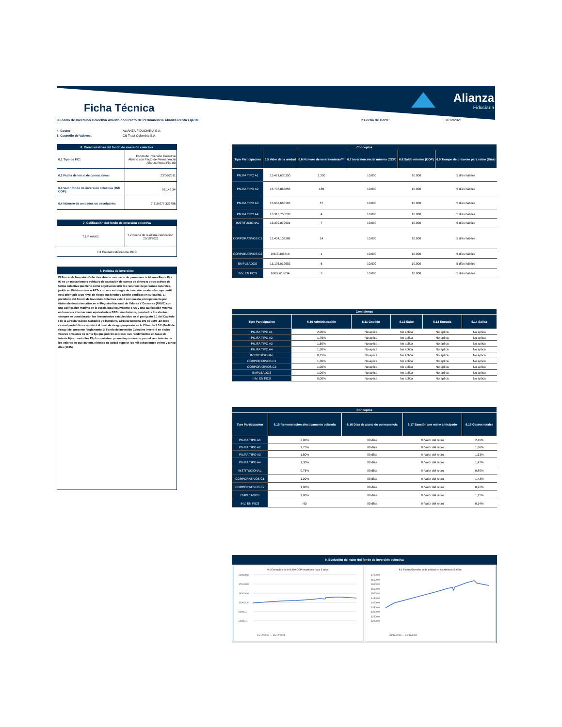Alianza
Fiduciaria
Ficha Técnica
3 Fondo de Inversión Colectiva Abierto con Pacto de Permanencia Alianza Renta Fija 90 2.Fecha de Corte: 31/12/2021
4. Gestor: ALIANZA FIDUCIARIA S.A.
5. Custodio de Valores: Citi Trust Colombia S.A.
| 6. Características del fondo de inversión colectiva | |
| 6.1 Tipo de FIC: | Fondo de Inversión Colectiva Abierto con Pacto de Permanencia Alianza Renta Fija 90 |
| 6.2 Fecha de Inicio de operaciones: | 23/06/2011 |
| 6.3 Valor fondo de inversión colectiva (Mill COP): | 96.149,34 |
| 6.4 Número de unidades en circulación: | 7.319.077,332496 |
| 7. Calificación del fondo de inversión colectiva | |
| 7.1 F AAA/2: | 7,2 Fecha de la última calificación: 20/10/2021 |
| 7.3 Entidad calificadora: BRC | |
8. Política de inversión:
El Fondo de Inversión Colectiva abierto con pacto de permanencia Alianza Renta Fija 90 es un mecanismo o vehículo de captación de sumas de dinero u otros activos de forma colectiva que tiene como objetivo invertir los recursos de personas naturales, jurídicas, Fideicomisos o APTs con una estrategia de inversión moderada cuyo perfil está orientado a un nivel de riesgo moderado y admite perdidas en su capital. El portafolio del Fondo de Inversión Colectiva estará compuesto principalmente por títulos de deuda inscritos en el Registro Nacional de Valores Y Emisores (RNVE) con una calificación mínima en la escala local equivalente a AA y una calificación mínima en la escala internacional equivalente a BBB-, no obstante, para todos los efectos siempre se considerarán los lineamientos establecidos en el parágrafo 8.1 del Capítulo I de la Circular Básica Contable y Financiera, Circular Externa 100 de 1995 ,En todo caso el portafolio se ajustará al nivel de riesgo propuesto en la Cláusula 2.5.2 (Perfil de riesgo) del presente Reglamento.El Fondo de Inversión Colectiva invertirá en títulos valores o valores de renta fija que podrán expresar sus rendimientos en tasas de interés fijas o variables El plazo máximo promedio ponderado para el vencimiento de los valores en que invierta el fondo no podrá superar los mil ochocientos veinte y cinco días (1825).
| Conceptos | | | | | |
| --- | --- | --- | --- | --- | --- |
| Tipo Participación | 6.5 Valor de la unidad | 6.6 Número de inversionistas*** | 6.7 Inversión inicial mínima (COP) | 6.8 Saldo mínimo (COP) | 6.9 Tiempo de preaviso para retiro (Días) |
| PNJFA TIPO A1 | 15.471,630350 | 1.300 | 10.000 | 10.000 | 5 días hábiles |
| PNJFA TIPO A2 | 15.738,863855 | 189 | 10.000 | 10.000 | 5 días hábiles |
| PNJFA TIPO A3 | 15.967,668165 | 57 | 10.000 | 10.000 | 5 días hábiles |
| PNJFA TIPO A4 | 16.318,756233 | 4 | 10.000 | 10.000 | 5 días hábiles |
| INSTITUCIONAL | 13.339,879531 | 7 | 10.000 | 10.000 | 5 días hábiles |
| CORPORATIVOS C1 | 12.434,102386 | 14 | 10.000 | 10.000 | 5 días hábiles |
| CORPORATIVOS C2 | 9.913,403813 | 1 | 10.000 | 10.000 | 5 días hábiles |
| EMPLEADOS | 13.106,012602 | 6 | 10.000 | 10.000 | 5 días hábiles |
| INV. EN FICS | 9.927,618034 | 3 | 10.000 | 10.000 | 5 días hábiles |
| Comisiones | | | | | |
| --- | --- | --- | --- | --- | --- |
| Tipo Participacion | 6.10 Administración | 6.11 Gestión | 6.12 Éxito | 6.13 Entrada | 6.14 Salida |
| PNJFA TIPO A1 | 2,00% | No aplica | No aplica | No aplica | No aplica |
| PNJFA TIPO A2 | 1,75% | No aplica | No aplica | No aplica | No aplica |
| PNJFA TIPO A3 | 1,50% | No aplica | No aplica | No aplica | No aplica |
| PNJFA TIPO A4 | 1,30% | No aplica | No aplica | No aplica | No aplica |
| INSTITUCIONAL | 0,75% | No aplica | No aplica | No aplica | No aplica |
| CORPORATIVOS C1 | 1,30% | No aplica | No aplica | No aplica | No aplica |
| CORPORATIVOS C2 | 1,00% | No aplica | No aplica | No aplica | No aplica |
| EMPLEADOS | 1,00% | No aplica | No aplica | No aplica | No aplica |
| INV. EN FICS | 0,00% | No aplica | No aplica | No aplica | No aplica |
| Conceptos | | | | |
| --- | --- | --- | --- | --- |
| Tipo Participacion | 6.15 Remuneración efectivamente cobrada | 6.16 Días de pacto de permanencia | 6.17 Sanción por retiro anticipado | 6.18 Gastos totales |
| PNJFA TIPO A1 | 2,00% | 90 días | % Valor del retiro | 2,11% |
| PNJFA TIPO A2 | 1,75% | 90 días | % Valor del retiro | 1,88% |
| PNJFA TIPO A3 | 1,50% | 90 días | % Valor del retiro | 1,63% |
| PNJFA TIPO A4 | 1,30% | 90 días | % Valor del retiro | 1,47% |
| INSTITUCIONAL | 0,75% | 90 días | % Valor del retiro | 0,80% |
| CORPORATIVOS C1 | 1,30% | 90 días | % Valor del retiro | 1,43% |
| CORPORATIVOS C2 | 1,00% | 90 días | % Valor del retiro | 0,92% |
| EMPLEADOS | 1,00% | 90 días | % Valor del retiro | 1,15% |
| INV. EN FICS | ND | 90 días | % Valor del retiro | 0,14% |
9. Evolución del valor del fondo de inversión colectiva
9.1 Evolución de 100.000 COP invertidos hace 5 años:
200000,0
170000,0
140000,0
110000,0
80000,0
50000,0
31/12/2016 … 31/12/2021
9.2 Evolución valor de la unidad en los últimos 5 años:
17000,0
16500,0
16000,0
15500,0
15000,0
14500,0
14000,0
13500,0
13000,0
12500,0
12000,0
31/12/2016 … 31/12/2021